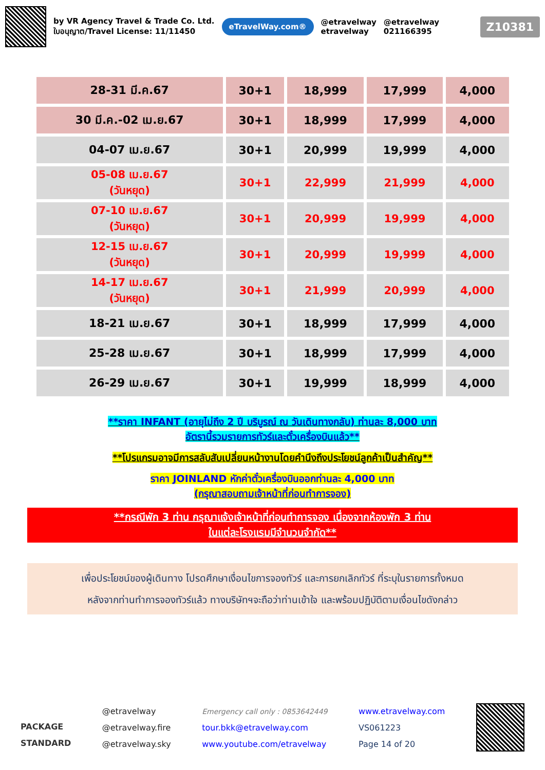by VR Agency Travel & Trade Co. Ltd.
ใบอนุญาต/Travel License: 11/11450
eTravelWay.com®
@etravelway
etravelway
@etravelway
021166395
Z10381
| 28-31 มี.ค.67 | 30+1 | 18,999 | 17,999 | 4,000 |
| 30 มี.ค.-02 เม.ย.67 | 30+1 | 18,999 | 17,999 | 4,000 |
| 04-07 เม.ย.67 | 30+1 | 20,999 | 19,999 | 4,000 |
| 05-08 เม.ย.67 (วันหยุด) | 30+1 | 22,999 | 21,999 | 4,000 |
| 07-10 เม.ย.67 (วันหยุด) | 30+1 | 20,999 | 19,999 | 4,000 |
| 12-15 เม.ย.67 (วันหยุด) | 30+1 | 20,999 | 19,999 | 4,000 |
| 14-17 เม.ย.67 (วันหยุด) | 30+1 | 21,999 | 20,999 | 4,000 |
| 18-21 เม.ย.67 | 30+1 | 18,999 | 17,999 | 4,000 |
| 25-28 เม.ย.67 | 30+1 | 18,999 | 17,999 | 4,000 |
| 26-29 เม.ย.67 | 30+1 | 19,999 | 18,999 | 4,000 |
**ราคา INFANT (อายุไม่ถึง 2 ปี บริบูรณ์ ณ วันเดินทางกลับ) ท่านละ 8,000 บาท
อัตรานี้รวมรายการทัวร์และตั๋วเครื่องบินแล้ว**
**โปรแกรมอาจมีการสลับสับเปลี่ยนหน้างานโดยคำนึงถึงประโยชน์ลูกค้าเป็นสำคัญ**
ราคา JOINLAND หักค่าตั๋วเครื่องบินออกท่านละ 4,000 บาท
(กรุณาสอบถามเจ้าหน้าที่ก่อนทำการจอง)
**กรณีพัก 3 ท่าน กรุณาแจ้งเจ้าหน้าที่ก่อนทำการจอง เนื่องจากห้องพัก 3 ท่าน
ในแต่ละโรงแรมมีจำนวนจำกัด**
เพื่อประโยชน์ของผู้เดินทาง โปรดศึกษาเงื่อนไขการจองทัวร์ และการยกเลิกทัวร์ ที่ระบุในรายการทั้งหมด
หลังจากท่านทำการจองทัวร์แล้ว ทางบริษัทฯจะถือว่าท่านเข้าใจ และพร้อมปฏิบัติตามเงื่อนไขดังกล่าว
PACKAGE
STANDARD
@etravelway
@etravelway.fire
@etravelway.sky
Emergency call only : 0853642449
tour.bkk@etravelway.com
www.youtube.com/etravelway
www.etravelway.com
VS061223
Page 14 of 20